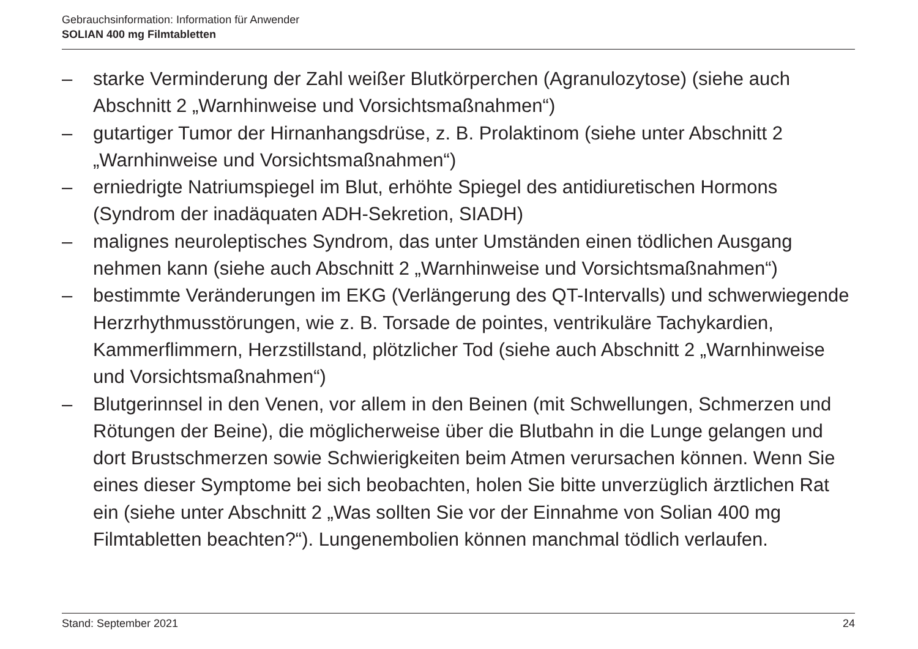Gebrauchsinformation: Information für Anwender
SOLIAN 400 mg Filmtabletten
– starke Verminderung der Zahl weißer Blutkörperchen (Agranulozytose) (siehe auch Abschnitt 2 „Warnhinweise und Vorsichtsmaßnahmen“)
– gutartiger Tumor der Hirnanhangsdrüse, z. B. Prolaktinom (siehe unter Abschnitt 2 „Warnhinweise und Vorsichtsmaßnahmen“)
– erniedrigte Natriumspiegel im Blut, erhöhte Spiegel des antidiuretischen Hormons (Syndrom der inadäquaten ADH-Sekretion, SIADH)
– malignes neuroleptisches Syndrom, das unter Umständen einen tödlichen Ausgang nehmen kann (siehe auch Abschnitt 2 „Warnhinweise und Vorsichtsmaßnahmen“)
– bestimmte Veränderungen im EKG (Verlängerung des QT-Intervalls) und schwerwiegende Herzrhythmusstörungen, wie z. B. Torsade de pointes, ventrikuläre Tachykardien, Kammerflimmern, Herzstillstand, plötzlicher Tod (siehe auch Abschnitt 2 „Warnhinweise und Vorsichtsmaßnahmen“)
– Blutgerinnsel in den Venen, vor allem in den Beinen (mit Schwellungen, Schmerzen und Rötungen der Beine), die möglicherweise über die Blutbahn in die Lunge gelangen und dort Brustschmerzen sowie Schwierigkeiten beim Atmen verursachen können. Wenn Sie eines dieser Symptome bei sich beobachten, holen Sie bitte unverzüglich ärztlichen Rat ein (siehe unter Abschnitt 2 „Was sollten Sie vor der Einnahme von Solian 400 mg Filmtabletten beachten?“). Lungenembolien können manchmal tödlich verlaufen.
Stand: September 2021 24